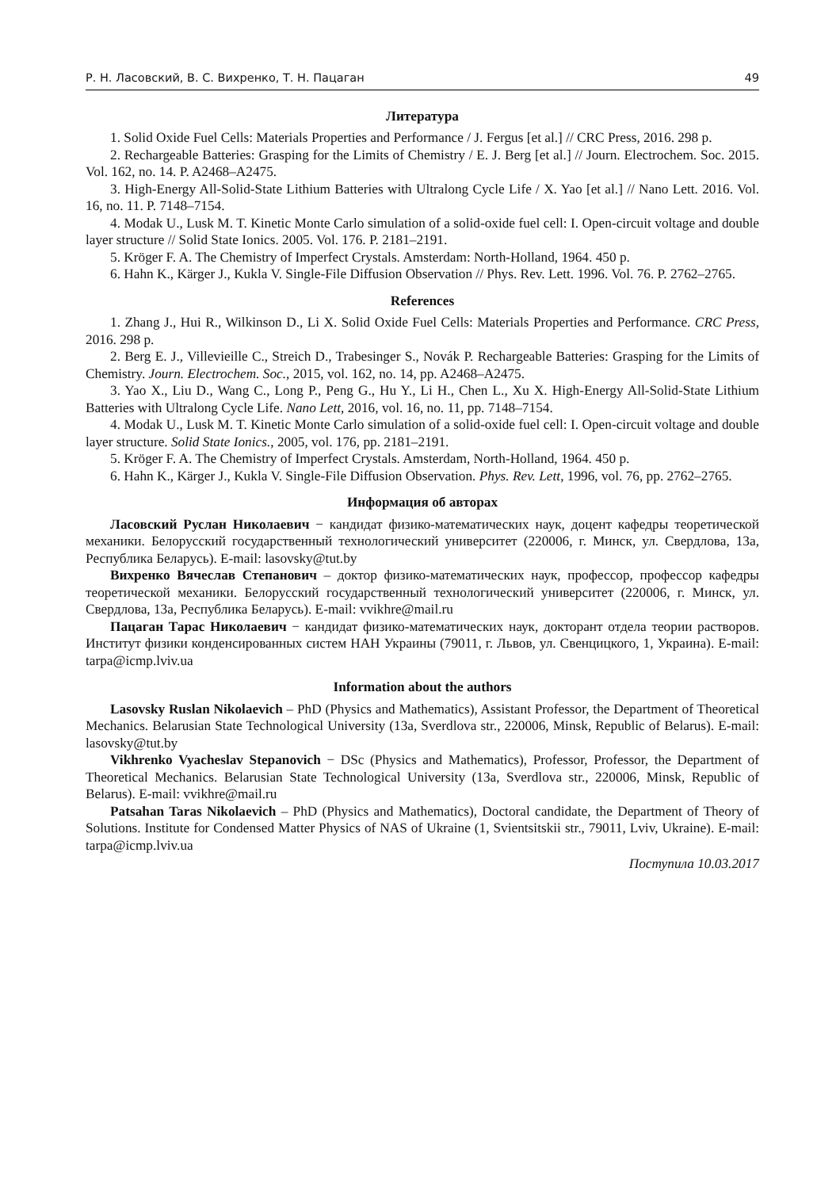Р. Н. Ласовский, В. С. Вихренко, Т. Н. Пацаган 49
Литература
1. Solid Oxide Fuel Cells: Materials Properties and Performance / J. Fergus [et al.] // CRC Press, 2016. 298 p.
2. Rechargeable Batteries: Grasping for the Limits of Chemistry / E. J. Berg [et al.] // Journ. Electrochem. Soc. 2015. Vol. 162, no. 14. P. A2468–A2475.
3. High-Energy All-Solid-State Lithium Batteries with Ultralong Cycle Life / X. Yao [et al.] // Nano Lett. 2016. Vol. 16, no. 11. P. 7148–7154.
4. Modak U., Lusk M. T. Kinetic Monte Carlo simulation of a solid-oxide fuel cell: I. Open-circuit voltage and double layer structure // Solid State Ionics. 2005. Vol. 176. P. 2181–2191.
5. Kröger F. A. The Chemistry of Imperfect Crystals. Amsterdam: North-Holland, 1964. 450 p.
6. Hahn K., Kärger J., Kukla V. Single-File Diffusion Observation // Phys. Rev. Lett. 1996. Vol. 76. P. 2762–2765.
References
1. Zhang J., Hui R., Wilkinson D., Li X. Solid Oxide Fuel Cells: Materials Properties and Performance. CRC Press, 2016. 298 p.
2. Berg E. J., Villevieille C., Streich D., Trabesinger S., Novák P. Rechargeable Batteries: Grasping for the Limits of Chemistry. Journ. Electrochem. Soc., 2015, vol. 162, no. 14, pp. A2468–A2475.
3. Yao X., Liu D., Wang C., Long P., Peng G., Hu Y., Li H., Chen L., Xu X. High-Energy All-Solid-State Lithium Batteries with Ultralong Cycle Life. Nano Lett, 2016, vol. 16, no. 11, pp. 7148–7154.
4. Modak U., Lusk M. T. Kinetic Monte Carlo simulation of a solid-oxide fuel cell: I. Open-circuit voltage and double layer structure. Solid State Ionics., 2005, vol. 176, pp. 2181–2191.
5. Kröger F. A. The Chemistry of Imperfect Crystals. Amsterdam, North-Holland, 1964. 450 p.
6. Hahn K., Kärger J., Kukla V. Single-File Diffusion Observation. Phys. Rev. Lett, 1996, vol. 76, pp. 2762–2765.
Информация об авторах
Ласовский Руслан Николаевич − кандидат физико-математических наук, доцент кафедры теоретической механики. Белорусский государственный технологический университет (220006, г. Минск, ул. Свердлова, 13а, Республика Беларусь). E-mail: lasovsky@tut.by
Вихренко Вячеслав Степанович – доктор физико-математических наук, профессор, профессор кафедры теоретической механики. Белорусский государственный технологический университет (220006, г. Минск, ул. Свердлова, 13а, Республика Беларусь). E-mail: vvikhre@mail.ru
Пацаган Тарас Николаевич − кандидат физико-математических наук, докторант отдела теории растворов. Институт физики конденсированных систем НАН Украины (79011, г. Львов, ул. Свенцицкого, 1, Украина). E-mail: tarpa@icmp.lviv.ua
Information about the authors
Lasovsky Ruslan Nikolaevich – PhD (Physics and Mathematics), Assistant Professor, the Department of Theoretical Mechanics. Belarusian State Technological University (13a, Sverdlova str., 220006, Minsk, Republic of Belarus). E-mail: lasovsky@tut.by
Vikhrenko Vyacheslav Stepanovich − DSc (Physics and Mathematics), Professor, Professor, the Department of Theoretical Mechanics. Belarusian State Technological University (13a, Sverdlova str., 220006, Minsk, Republic of Belarus). E-mail: vvikhre@mail.ru
Patsahan Taras Nikolaevich – PhD (Physics and Mathematics), Doctoral candidate, the Department of Theory of Solutions. Institute for Condensed Matter Physics of NAS of Ukraine (1, Svientsitskii str., 79011, Lviv, Ukraine). E-mail: tarpa@icmp.lviv.ua
Поступила 10.03.2017